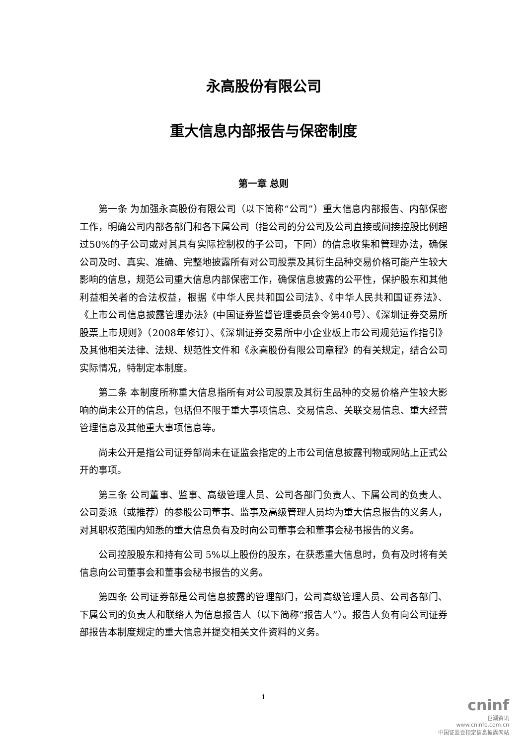永高股份有限公司
重大信息内部报告与保密制度
第一章 总则
第一条 为加强永高股份有限公司（以下简称“公司”）重大信息内部报告、内部保密工作，明确公司内部各部门和各下属公司（指公司的分公司及公司直接或间接控股比例超过50%的子公司或对其具有实际控制权的子公司，下同）的信息收集和管理办法，确保公司及时、真实、准确、完整地披露所有对公司股票及其衍生品种交易价格可能产生较大影响的信息，规范公司重大信息内部保密工作，确保信息披露的公平性，保护股东和其他利益相关者的合法权益，根据《中华人民共和国公司法》、《中华人民共和国证券法》、《上市公司信息披露管理办法》(中国证券监督管理委员会令第40号）、《深圳证券交易所股票上市规则》（2008年修订）、《深圳证券交易所中小企业板上市公司规范运作指引》及其他相关法律、法规、规范性文件和《永高股份有限公司章程》的有关规定，结合公司实际情况，特制定本制度。
第二条 本制度所称重大信息指所有对公司股票及其衍生品种的交易价格产生较大影响的尚未公开的信息，包括但不限于重大事项信息、交易信息、关联交易信息、重大经营管理信息及其他重大事项信息等。
尚未公开是指公司证券部尚未在证监会指定的上市公司信息披露刊物或网站上正式公开的事项。
第三条 公司董事、监事、高级管理人员、公司各部门负责人、下属公司的负责人、公司委派（或推荐）的参股公司董事、监事及高级管理人员均为重大信息报告的义务人，对其职权范围内知悉的重大信息负有及时向公司董事会和董事会秘书报告的义务。
公司控股股东和持有公司 5%以上股份的股东，在获悉重大信息时，负有及时将有关信息向公司董事会和董事会秘书报告的义务。
第四条 公司证券部是公司信息披露的管理部门，公司高级管理人员、公司各部门、下属公司的负责人和联络人为信息报告人（以下简称“报告人”）。报告人负有向公司证券部报告本制度规定的重大信息并提交相关文件资料的义务。
1
cninf
巨潮资讯
www.cninfo.com.cn
中国证监会指定信息披露网站